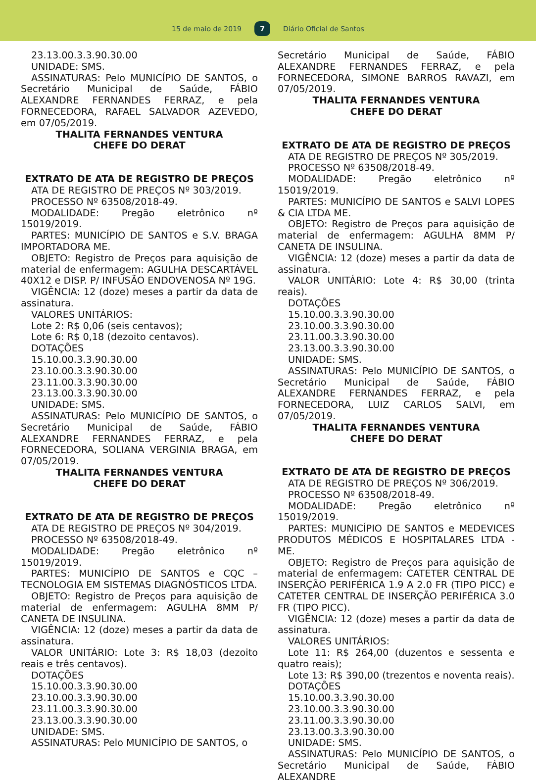15 de maio de 2019 7 Diário Oficial de Santos
23.13.00.3.3.90.30.00
UNIDADE: SMS.
ASSINATURAS: Pelo MUNICÍPIO DE SANTOS, o Secretário Municipal de Saúde, FÁBIO ALEXANDRE FERNANDES FERRAZ, e pela FORNECEDORA, RAFAEL SALVADOR AZEVEDO, em 07/05/2019.
THALITA FERNANDES VENTURA
CHEFE DO DERAT
EXTRATO DE ATA DE REGISTRO DE PREÇOS
ATA DE REGISTRO DE PREÇOS Nº 303/2019.
PROCESSO Nº 63508/2018-49.
MODALIDADE: Pregão eletrônico nº 15019/2019.
PARTES: MUNICÍPIO DE SANTOS e S.V. BRAGA IMPORTADORA ME.
OBJETO: Registro de Preços para aquisição de material de enfermagem: AGULHA DESCARTÁVEL 40X12 e DISP. P/ INFUSÃO ENDOVENOSA Nº 19G.
VIGÊNCIA: 12 (doze) meses a partir da data de assinatura.
VALORES UNITÁRIOS:
Lote 2: R$ 0,06 (seis centavos);
Lote 6: R$ 0,18 (dezoito centavos).
DOTAÇÕES
15.10.00.3.3.90.30.00
23.10.00.3.3.90.30.00
23.11.00.3.3.90.30.00
23.13.00.3.3.90.30.00
UNIDADE: SMS.
ASSINATURAS: Pelo MUNICÍPIO DE SANTOS, o Secretário Municipal de Saúde, FÁBIO ALEXANDRE FERNANDES FERRAZ, e pela FORNECEDORA, SOLIANA VERGINIA BRAGA, em 07/05/2019.
THALITA FERNANDES VENTURA
CHEFE DO DERAT
EXTRATO DE ATA DE REGISTRO DE PREÇOS
ATA DE REGISTRO DE PREÇOS Nº 304/2019.
PROCESSO Nº 63508/2018-49.
MODALIDADE: Pregão eletrônico nº 15019/2019.
PARTES: MUNICÍPIO DE SANTOS e CQC – TECNOLOGIA EM SISTEMAS DIAGNÓSTICOS LTDA.
OBJETO: Registro de Preços para aquisição de material de enfermagem: AGULHA 8MM P/ CANETA DE INSULINA.
VIGÊNCIA: 12 (doze) meses a partir da data de assinatura.
VALOR UNITÁRIO: Lote 3: R$ 18,03 (dezoito reais e três centavos).
DOTAÇÕES
15.10.00.3.3.90.30.00
23.10.00.3.3.90.30.00
23.11.00.3.3.90.30.00
23.13.00.3.3.90.30.00
UNIDADE: SMS.
ASSINATURAS: Pelo MUNICÍPIO DE SANTOS, o
Secretário Municipal de Saúde, FÁBIO ALEXANDRE FERNANDES FERRAZ, e pela FORNECEDORA, SIMONE BARROS RAVAZI, em 07/05/2019.
THALITA FERNANDES VENTURA
CHEFE DO DERAT
EXTRATO DE ATA DE REGISTRO DE PREÇOS
ATA DE REGISTRO DE PREÇOS Nº 305/2019.
PROCESSO Nº 63508/2018-49.
MODALIDADE: Pregão eletrônico nº 15019/2019.
PARTES: MUNICÍPIO DE SANTOS e SALVI LOPES & CIA LTDA ME.
OBJETO: Registro de Preços para aquisição de material de enfermagem: AGULHA 8MM P/ CANETA DE INSULINA.
VIGÊNCIA: 12 (doze) meses a partir da data de assinatura.
VALOR UNITÁRIO: Lote 4: R$ 30,00 (trinta reais).
DOTAÇÕES
15.10.00.3.3.90.30.00
23.10.00.3.3.90.30.00
23.11.00.3.3.90.30.00
23.13.00.3.3.90.30.00
UNIDADE: SMS.
ASSINATURAS: Pelo MUNICÍPIO DE SANTOS, o Secretário Municipal de Saúde, FÁBIO ALEXANDRE FERNANDES FERRAZ, e pela FORNECEDORA, LUIZ CARLOS SALVI, em 07/05/2019.
THALITA FERNANDES VENTURA
CHEFE DO DERAT
EXTRATO DE ATA DE REGISTRO DE PREÇOS
ATA DE REGISTRO DE PREÇOS Nº 306/2019.
PROCESSO Nº 63508/2018-49.
MODALIDADE: Pregão eletrônico nº 15019/2019.
PARTES: MUNICÍPIO DE SANTOS e MEDEVICES PRODUTOS MÉDICOS E HOSPITALARES LTDA - ME.
OBJETO: Registro de Preços para aquisição de material de enfermagem: CATETER CENTRAL DE INSERÇÃO PERIFÉRICA 1.9 A 2.0 FR (TIPO PICC) e CATETER CENTRAL DE INSERÇÃO PERIFÉRICA 3.0 FR (TIPO PICC).
VIGÊNCIA: 12 (doze) meses a partir da data de assinatura.
VALORES UNITÁRIOS:
Lote 11: R$ 264,00 (duzentos e sessenta e quatro reais);
Lote 13: R$ 390,00 (trezentos e noventa reais).
DOTAÇÕES
15.10.00.3.3.90.30.00
23.10.00.3.3.90.30.00
23.11.00.3.3.90.30.00
23.13.00.3.3.90.30.00
UNIDADE: SMS.
ASSINATURAS: Pelo MUNICÍPIO DE SANTOS, o Secretário Municipal de Saúde, FÁBIO ALEXANDRE